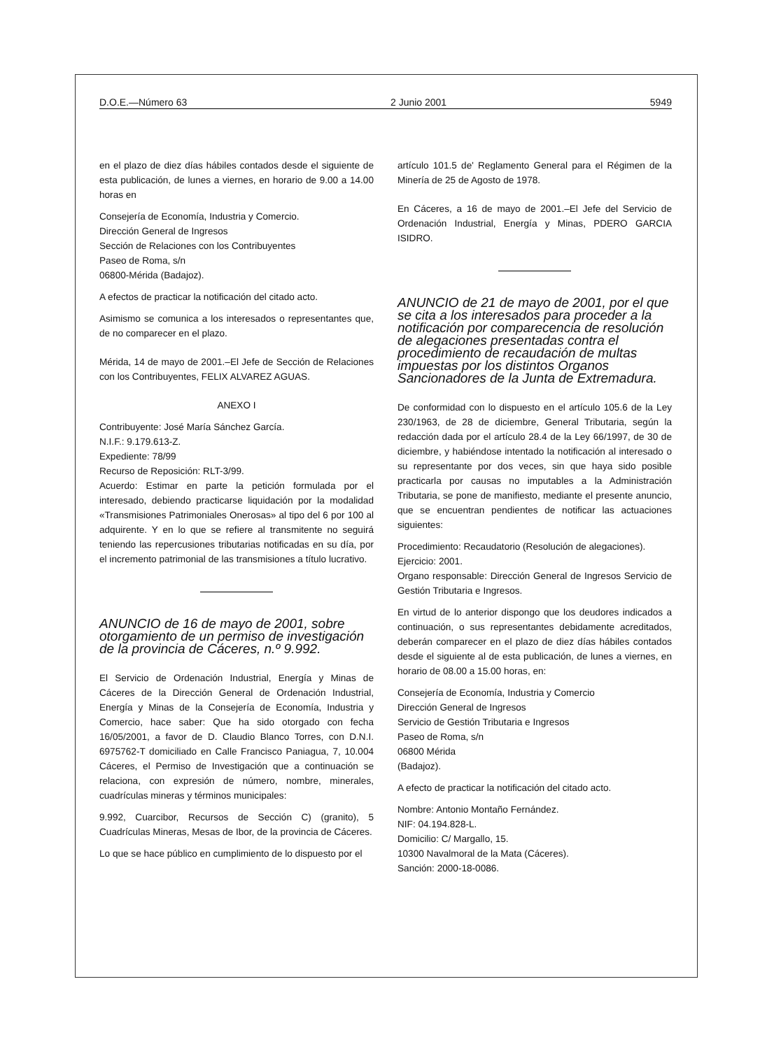D.O.E.—Número 63 2 Junio 2001 5949
en el plazo de diez días hábiles contados desde el siguiente de esta publicación, de lunes a viernes, en horario de 9.00 a 14.00 horas en
Consejería de Economía, Industria y Comercio.
Dirección General de Ingresos
Sección de Relaciones con los Contribuyentes
Paseo de Roma, s/n
06800-Mérida (Badajoz).
A efectos de practicar la notificación del citado acto.
Asimismo se comunica a los interesados o representantes que, de no comparecer en el plazo.
Mérida, 14 de mayo de 2001.–El Jefe de Sección de Relaciones con los Contribuyentes, FELIX ALVAREZ AGUAS.
ANEXO I
Contribuyente: José María Sánchez García.
N.I.F.: 9.179.613-Z.
Expediente: 78/99
Recurso de Reposición: RLT-3/99.
Acuerdo: Estimar en parte la petición formulada por el interesado, debiendo practicarse liquidación por la modalidad «Transmisiones Patrimoniales Onerosas» al tipo del 6 por 100 al adquirente. Y en lo que se refiere al transmitente no seguirá teniendo las repercusiones tributarias notificadas en su día, por el incremento patrimonial de las transmisiones a título lucrativo.
ANUNCIO de 16 de mayo de 2001, sobre otorgamiento de un permiso de investigación de la provincia de Cáceres, n.º 9.992.
El Servicio de Ordenación Industrial, Energía y Minas de Cáceres de la Dirección General de Ordenación Industrial, Energía y Minas de la Consejería de Economía, Industria y Comercio, hace saber: Que ha sido otorgado con fecha 16/05/2001, a favor de D. Claudio Blanco Torres, con D.N.I. 6975762-T domiciliado en Calle Francisco Paniagua, 7, 10.004 Cáceres, el Permiso de Investigación que a continuación se relaciona, con expresión de número, nombre, minerales, cuadrículas mineras y términos municipales:
9.992, Cuarcibor, Recursos de Sección C) (granito), 5 Cuadrículas Mineras, Mesas de Ibor, de la provincia de Cáceres.
Lo que se hace público en cumplimiento de lo dispuesto por el
artículo 101.5 de' Reglamento General para el Régimen de la Minería de 25 de Agosto de 1978.
En Cáceres, a 16 de mayo de 2001.–El Jefe del Servicio de Ordenación Industrial, Energía y Minas, PDERO GARCIA ISIDRO.
ANUNCIO de 21 de mayo de 2001, por el que se cita a los interesados para proceder a la notificación por comparecencia de resolución de alegaciones presentadas contra el procedimiento de recaudación de multas impuestas por los distintos Organos Sancionadores de la Junta de Extremadura.
De conformidad con lo dispuesto en el artículo 105.6 de la Ley 230/1963, de 28 de diciembre, General Tributaria, según la redacción dada por el artículo 28.4 de la Ley 66/1997, de 30 de diciembre, y habiéndose intentado la notificación al interesado o su representante por dos veces, sin que haya sido posible practicarla por causas no imputables a la Administración Tributaria, se pone de manifiesto, mediante el presente anuncio, que se encuentran pendientes de notificar las actuaciones siguientes:
Procedimiento: Recaudatorio (Resolución de alegaciones).
Ejercicio: 2001.
Organo responsable: Dirección General de Ingresos Servicio de Gestión Tributaria e Ingresos.
En virtud de lo anterior dispongo que los deudores indicados a continuación, o sus representantes debidamente acreditados, deberán comparecer en el plazo de diez días hábiles contados desde el siguiente al de esta publicación, de lunes a viernes, en horario de 08.00 a 15.00 horas, en:
Consejería de Economía, Industria y Comercio
Dirección General de Ingresos
Servicio de Gestión Tributaria e Ingresos
Paseo de Roma, s/n
06800 Mérida
(Badajoz).
A efecto de practicar la notificación del citado acto.
Nombre: Antonio Montaño Fernández.
NIF: 04.194.828-L.
Domicilio: C/ Margallo, 15.
10300 Navalmoral de la Mata (Cáceres).
Sanción: 2000-18-0086.